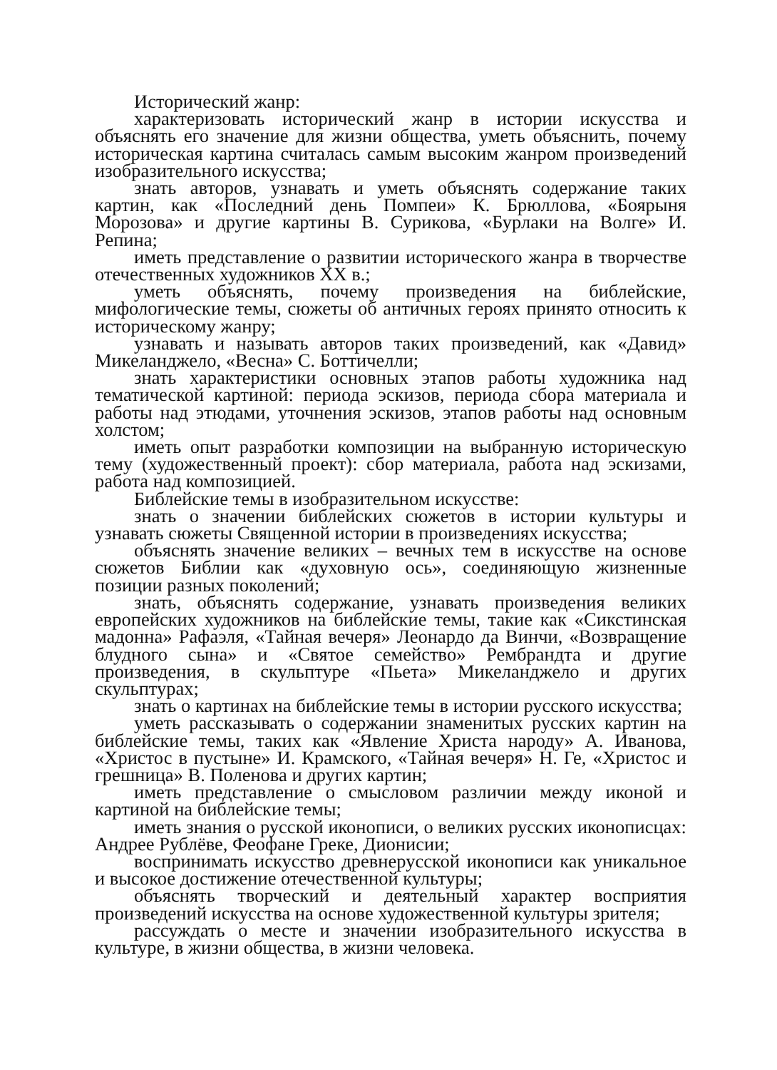Исторический жанр:
характеризовать исторический жанр в истории искусства и объяснять его значение для жизни общества, уметь объяснить, почему историческая картина считалась самым высоким жанром произведений изобразительного искусства;
знать авторов, узнавать и уметь объяснять содержание таких картин, как «Последний день Помпеи» К. Брюллова, «Боярыня Морозова» и другие картины В. Сурикова, «Бурлаки на Волге» И. Репина;
иметь представление о развитии исторического жанра в творчестве отечественных художников XX в.;
уметь объяснять, почему произведения на библейские, мифологические темы, сюжеты об античных героях принято относить к историческому жанру;
узнавать и называть авторов таких произведений, как «Давид» Микеланджело, «Весна» С. Боттичелли;
знать характеристики основных этапов работы художника над тематической картиной: периода эскизов, периода сбора материала и работы над этюдами, уточнения эскизов, этапов работы над основным холстом;
иметь опыт разработки композиции на выбранную историческую тему (художественный проект): сбор материала, работа над эскизами, работа над композицией.
Библейские темы в изобразительном искусстве:
знать о значении библейских сюжетов в истории культуры и узнавать сюжеты Священной истории в произведениях искусства;
объяснять значение великих – вечных тем в искусстве на основе сюжетов Библии как «духовную ось», соединяющую жизненные позиции разных поколений;
знать, объяснять содержание, узнавать произведения великих европейских художников на библейские темы, такие как «Сикстинская мадонна» Рафаэля, «Тайная вечеря» Леонардо да Винчи, «Возвращение блудного сына» и «Святое семейство» Рембрандта и другие произведения, в скульптуре «Пьета» Микеланджело и других скульптурах;
знать о картинах на библейские темы в истории русского искусства;
уметь рассказывать о содержании знаменитых русских картин на библейские темы, таких как «Явление Христа народу» А. Иванова, «Христос в пустыне» И. Крамского, «Тайная вечеря» Н. Ге, «Христос и грешница» В. Поленова и других картин;
иметь представление о смысловом различии между иконой и картиной на библейские темы;
иметь знания о русской иконописи, о великих русских иконописцах: Андрее Рублёве, Феофане Греке, Дионисии;
воспринимать искусство древнерусской иконописи как уникальное и высокое достижение отечественной культуры;
объяснять творческий и деятельный характер восприятия произведений искусства на основе художественной культуры зрителя;
рассуждать о месте и значении изобразительного искусства в культуре, в жизни общества, в жизни человека.